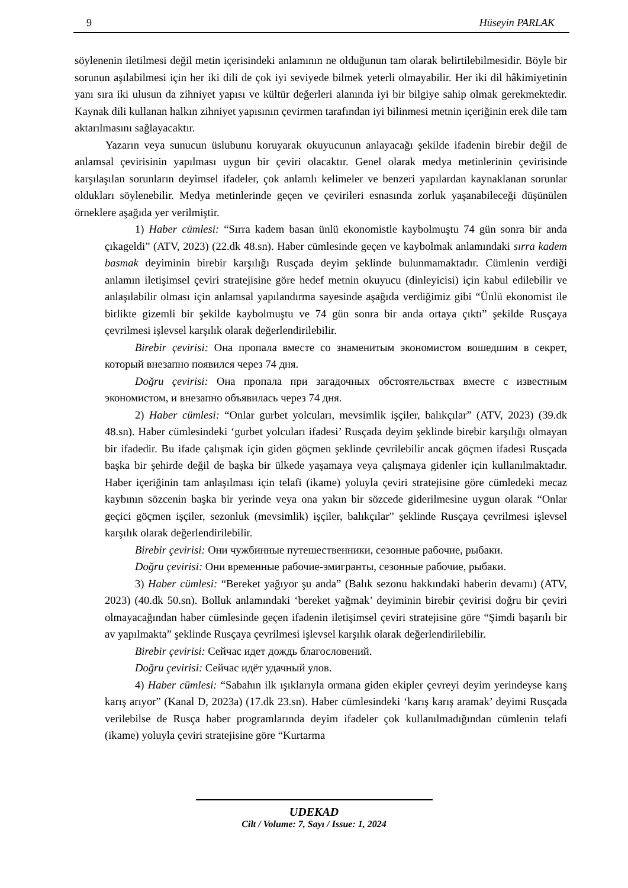9 Hüseyin PARLAK
söylenenin iletilmesi değil metin içerisindeki anlamının ne olduğunun tam olarak belirtilebilmesidir. Böyle bir sorunun aşılabilmesi için her iki dili de çok iyi seviyede bilmek yeterli olmayabilir. Her iki dil hâkimiyetinin yanı sıra iki ulusun da zihniyet yapısı ve kültür değerleri alanında iyi bir bilgiye sahip olmak gerekmektedir. Kaynak dili kullanan halkın zihniyet yapısının çevirmen tarafından iyi bilinmesi metnin içeriğinin erek dile tam aktarılmasını sağlayacaktır.
Yazarın veya sunucun üslubunu koruyarak okuyucunun anlayacağı şekilde ifadenin birebir değil de anlamsal çevirisinin yapılması uygun bir çeviri olacaktır. Genel olarak medya metinlerinin çevirisinde karşılaşılan sorunların deyimsel ifadeler, çok anlamlı kelimeler ve benzeri yapılardan kaynaklanan sorunlar oldukları söylenebilir. Medya metinlerinde geçen ve çevirileri esnasında zorluk yaşanabileceği düşünülen örneklere aşağıda yer verilmiştir.
1) Haber cümlesi: “Sırra kadem basan ünlü ekonomistle kaybolmuştu 74 gün sonra bir anda çıkageldi” (ATV, 2023) (22.dk 48.sn). Haber cümlesinde geçen ve kaybolmak anlamındaki sırra kadem basmak deyiminin birebir karşılığı Rusçada deyim şeklinde bulunmamaktadır. Cümlenin verdiği anlamın iletişimsel çeviri stratejisine göre hedef metnin okuyucu (dinleyicisi) için kabul edilebilir ve anlaşılabilir olması için anlamsal yapılandırma sayesinde aşağıda verdiğimiz gibi “Ünlü ekonomist ile birlikte gizemli bir şekilde kaybolmuştu ve 74 gün sonra bir anda ortaya çıktı” şekilde Rusçaya çevrilmesi işlevsel karşılık olarak değerlendirilebilir.
Birebir çevirisi: Она пропала вместе со знаменитым экономистом вошедшим в секрет, который внезапно появился через 74 дня.
Doğru çevirisi: Она пропала при загадочных обстоятельствах вместе с известным экономистом, и внезапно объявилась через 74 дня.
2) Haber cümlesi: “Onlar gurbet yolcuları, mevsimlik işçiler, balıkçılar” (ATV, 2023) (39.dk 48.sn). Haber cümlesindeki ‘gurbet yolcuları ifadesi’ Rusçada deyim şeklinde birebir karşılığı olmayan bir ifadedir. Bu ifade çalışmak için giden göçmen şeklinde çevrilebilir ancak göçmen ifadesi Rusçada başka bir şehirde değil de başka bir ülkede yaşamaya veya çalışmaya gidenler için kullanılmaktadır. Haber içeriğinin tam anlaşılması için telafi (ikame) yoluyla çeviri stratejisine göre cümledeki mecaz kaybının sözcenin başka bir yerinde veya ona yakın bir sözcede giderilmesine uygun olarak “Onlar geçici göçmen işçiler, sezonluk (mevsimlik) işçiler, balıkçılar” şeklinde Rusçaya çevrilmesi işlevsel karşılık olarak değerlendirilebilir.
Birebir çevirisi: Они чужбинные путешественники, сезонные рабочие, рыбаки.
Doğru çevirisi: Они временные рабочие-эмигранты, сезонные рабочие, рыбаки.
3) Haber cümlesi: “Bereket yağıyor şu anda” (Balık sezonu hakkındaki haberin devamı) (ATV, 2023) (40.dk 50.sn). Bolluk anlamındaki ‘bereket yağmak’ deyiminin birebir çevirisi doğru bir çeviri olmayacağından haber cümlesinde geçen ifadenin iletişimsel çeviri stratejisine göre “Şimdi başarılı bir av yapılmakta” şeklinde Rusçaya çevrilmesi işlevsel karşılık olarak değerlendirilebilir.
Birebir çevirisi: Сейчас идет дождь благословений.
Doğru çevirisi: Сейчас идёт удачный улов.
4) Haber cümlesi: “Sabahın ilk ışıklarıyla ormana giden ekipler çevreyi deyim yerindeyse karış karış arıyor” (Kanal D, 2023a) (17.dk 23.sn). Haber cümlesindeki ‘karış karış aramak’ deyimi Rusçada verilebilse de Rusça haber programlarında deyim ifadeler çok kullanılmadığından cümlenin telafi (ikame) yoluyla çeviri stratejisine göre “Kurtarma
UDEKAD
Cilt / Volume: 7, Sayı / Issue: 1, 2024